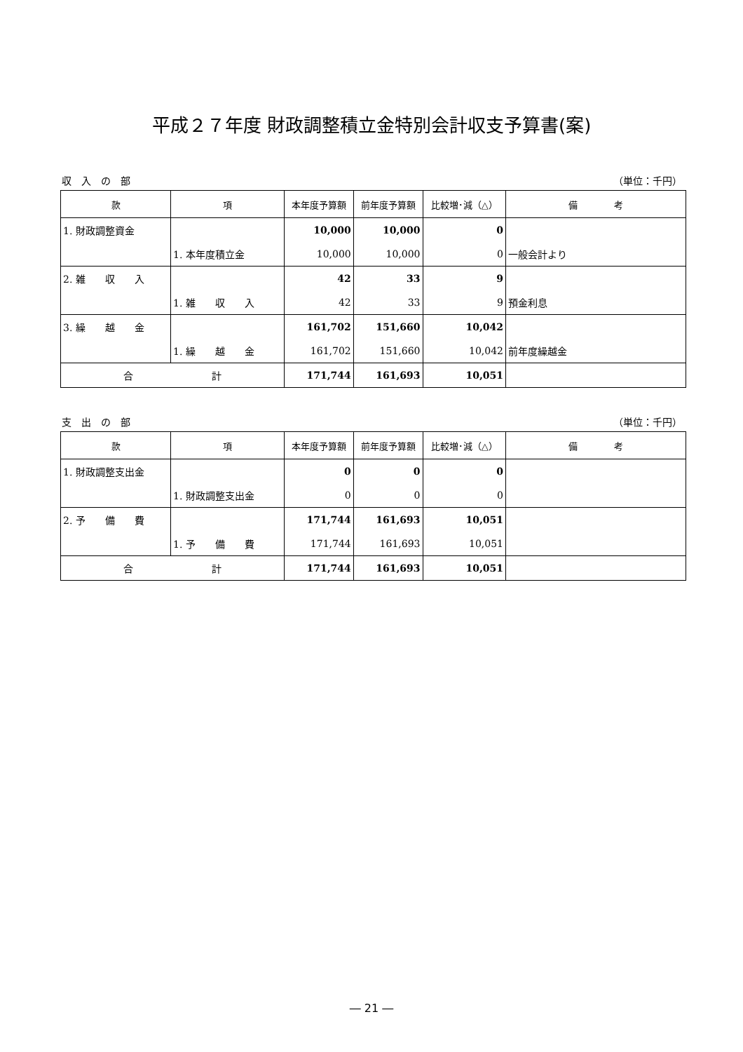平成２７年度 財政調整積立金特別会計収支予算書(案)
収　入　の　部 （単位：千円）
| 款 | 項 | 本年度予算額 | 前年度予算額 | 比較増･減（△） | 備 考 |
| --- | --- | --- | --- | --- | --- |
| 1. 財政調整資金 | | 10,000 | 10,000 | 0 | |
| | 1. 本年度積立金 | 10,000 | 10,000 | 0 | 一般会計より |
| 2. 雑 収 入 | | 42 | 33 | 9 | |
| | 1. 雑 収 入 | 42 | 33 | 9 | 預金利息 |
| 3. 繰 越 金 | | 161,702 | 151,660 | 10,042 | |
| | 1. 繰 越 金 | 161,702 | 151,660 | 10,042 | 前年度繰越金 |
| 合 計 | | 171,744 | 161,693 | 10,051 | |
支　出　の　部 （単位：千円）
| 款 | 項 | 本年度予算額 | 前年度予算額 | 比較増･減（△） | 備 考 |
| --- | --- | --- | --- | --- | --- |
| 1. 財政調整支出金 | | 0 | 0 | 0 | |
| | 1. 財政調整支出金 | 0 | 0 | 0 | |
| 2. 予 備 費 | | 171,744 | 161,693 | 10,051 | |
| | 1. 予 備 費 | 171,744 | 161,693 | 10,051 | |
| 合 計 | | 171,744 | 161,693 | 10,051 | |
― 21 ―